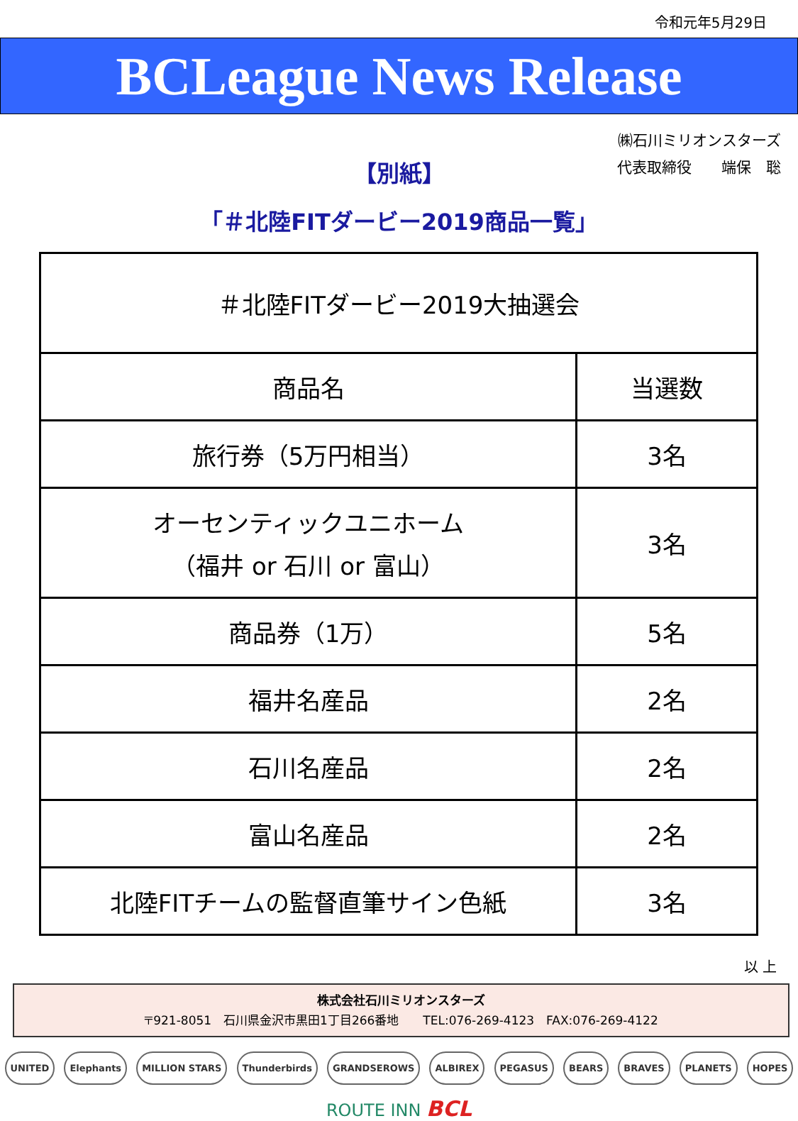令和元年5月29日
BCLeague News Release
㈱石川ミリオンスターズ
代表取締役　　端保　聡
【別紙】
「＃北陸FITダービー2019商品一覧」
| ＃北陸FITダービー2019大抽選会 | |
| --- | --- |
| 商品名 | 当選数 |
| 旅行券（5万円相当） | 3名 |
| オーセンティックユニホーム （福井 or 石川 or 富山） | 3名 |
| 商品券（1万） | 5名 |
| 福井名産品 | 2名 |
| 石川名産品 | 2名 |
| 富山名産品 | 2名 |
| 北陸FITチームの監督直筆サイン色紙 | 3名 |
以 上
株式会社石川ミリオンスターズ
〒921-8051　石川県金沢市黒田1丁目266番地　　TEL:076-269-4123　FAX:076-269-4122
UNITED Elephants MILLION STARS Thunderbirds GRANDSEROWS ALBIREX PEGASUS BEARS BRAVES PLANETS HOPES
ROUTE INN BCL